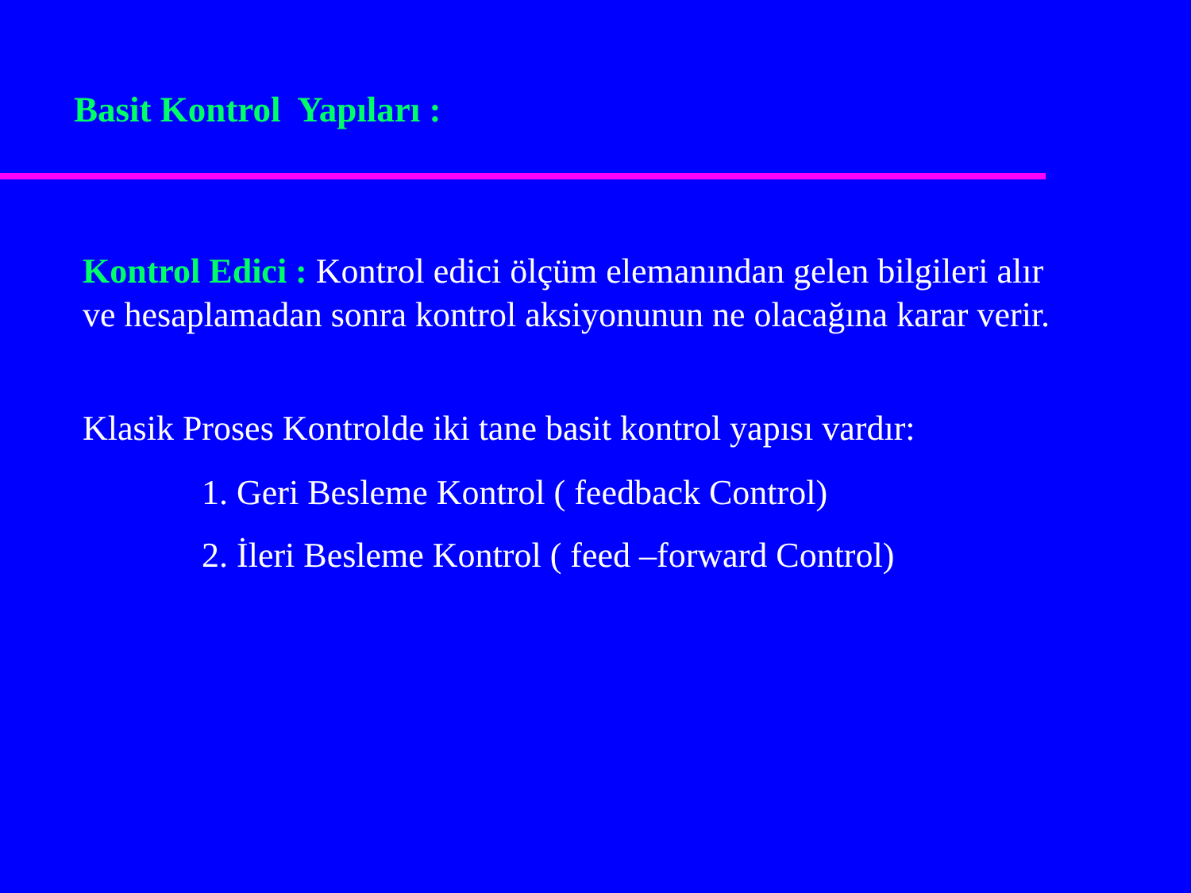Basit Kontrol Yapıları :
Kontrol Edici : Kontrol edici ölçüm elemanından gelen bilgileri alır ve hesaplamadan sonra kontrol aksiyonunun ne olacağına karar verir.
Klasik Proses Kontrolde iki tane basit kontrol yapısı vardır:
1. Geri Besleme Kontrol ( feedback Control)
2. İleri Besleme Kontrol ( feed –forward Control)